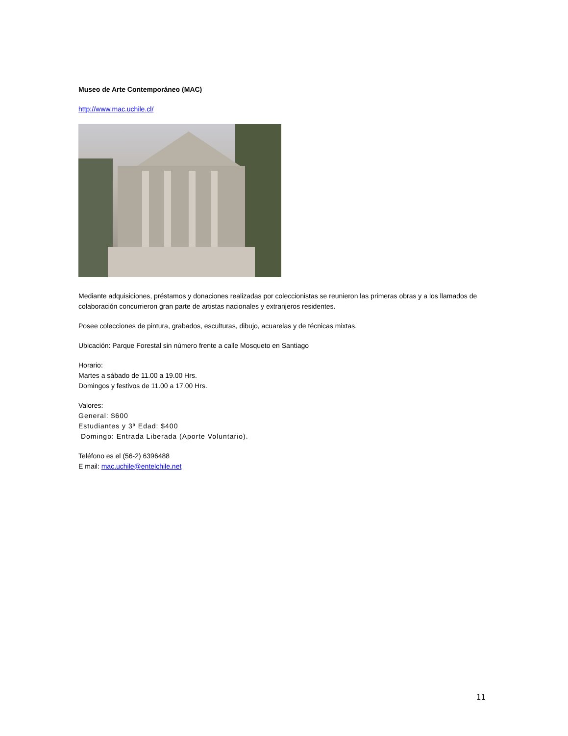Museo de Arte Contemporáneo (MAC)
http://www.mac.uchile.cl/
Mediante adquisiciones, préstamos y donaciones realizadas por coleccionistas se reunieron las primeras obras y a los llamados de colaboración concurrieron gran parte de artistas nacionales y extranjeros residentes.
Posee colecciones de pintura, grabados, esculturas, dibujo, acuarelas y de técnicas mixtas.
Ubicación: Parque Forestal sin número frente a calle Mosqueto en Santiago
Horario:
Martes a sábado de 11.00 a 19.00 Hrs.
Domingos y festivos de 11.00 a 17.00 Hrs.
Valores:
General: $600
Estudiantes y 3ª Edad: $400
Domingo: Entrada Liberada (Aporte Voluntario).
Teléfono es el (56-2) 6396488
E mail: mac.uchile@entelchile.net
11